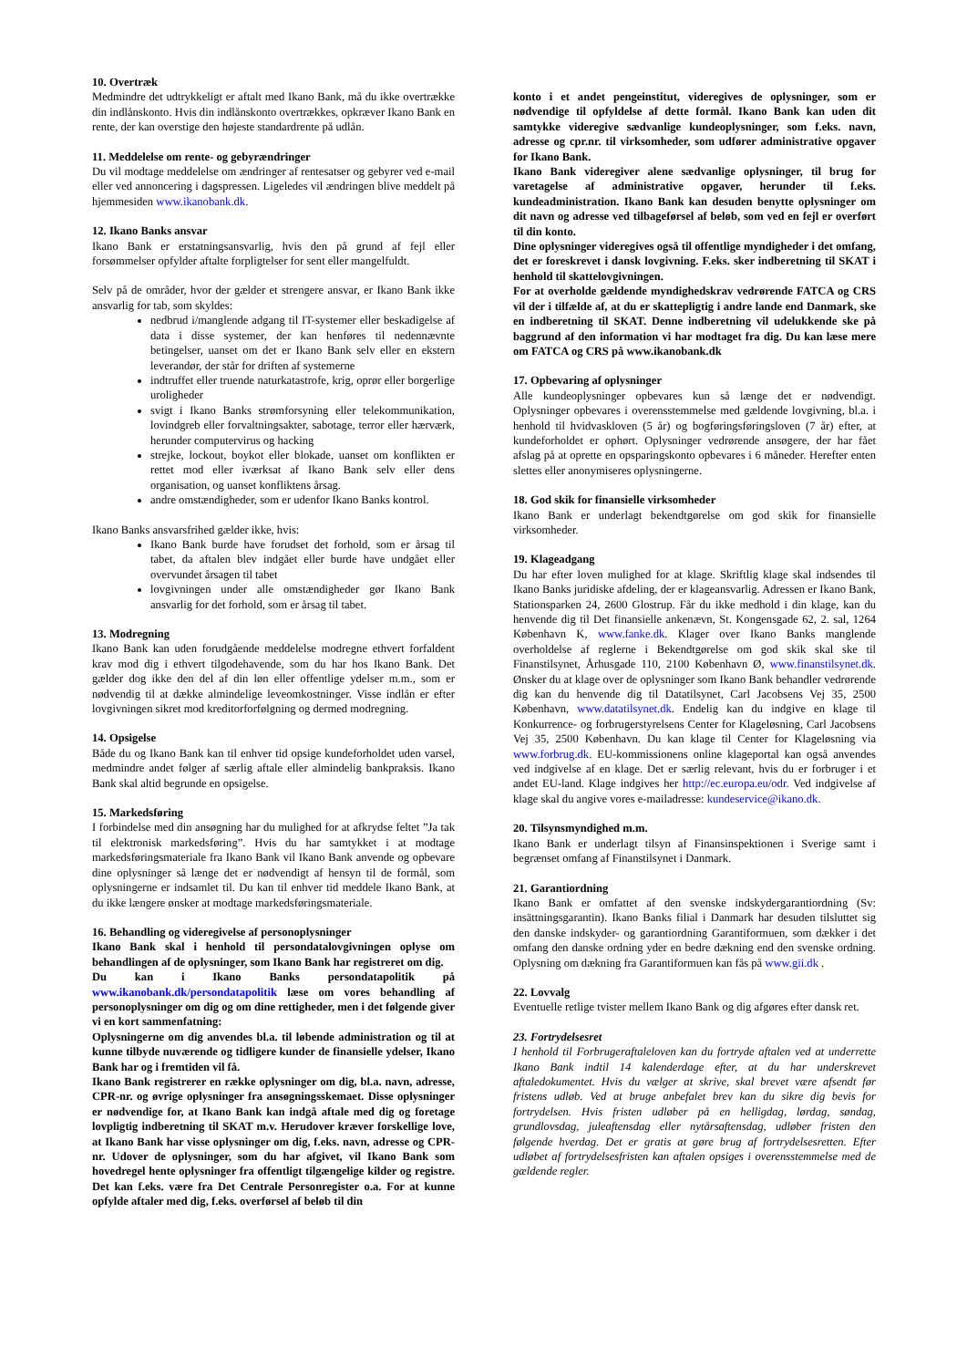10. Overtræk
Medmindre det udtrykkeligt er aftalt med Ikano Bank, må du ikke overtrække din indlånskonto. Hvis din indlånskonto overtrækkes, opkræver Ikano Bank en rente, der kan overstige den højeste standardrente på udlån.
11. Meddelelse om rente- og gebyrændringer
Du vil modtage meddelelse om ændringer af rentesatser og gebyrer ved e-mail eller ved annoncering i dagspressen. Ligeledes vil ændringen blive meddelt på hjemmesiden www.ikanobank.dk.
12. Ikano Banks ansvar
Ikano Bank er erstatningsansvarlig, hvis den på grund af fejl eller forsømmelser opfylder aftalte forpligtelser for sent eller mangelfuldt.
Selv på de områder, hvor der gælder et strengere ansvar, er Ikano Bank ikke ansvarlig for tab, som skyldes:
nedbrud i/manglende adgang til IT-systemer eller beskadigelse af data i disse systemer, der kan henføres til nedennævnte betingelser, uanset om det er Ikano Bank selv eller en ekstern leverandør, der står for driften af systemerne
indtruffet eller truende naturkatastrofe, krig, oprør eller borgerlige uroligheder
svigt i Ikano Banks strømforsyning eller telekommunikation, lovindgreb eller forvaltningsakter, sabotage, terror eller hærværk, herunder computervirus og hacking
strejke, lockout, boykot eller blokade, uanset om konflikten er rettet mod eller iværksat af Ikano Bank selv eller dens organisation, og uanset konfliktens årsag.
andre omstændigheder, som er udenfor Ikano Banks kontrol.
Ikano Banks ansvarsfrihed gælder ikke, hvis:
Ikano Bank burde have forudset det forhold, som er årsag til tabet, da aftalen blev indgået eller burde have undgået eller overvundet årsagen til tabet
lovgivningen under alle omstændigheder gør Ikano Bank ansvarlig for det forhold, som er årsag til tabet.
13. Modregning
Ikano Bank kan uden forudgående meddelelse modregne ethvert forfaldent krav mod dig i ethvert tilgodehavende, som du har hos Ikano Bank. Det gælder dog ikke den del af din løn eller offentlige ydelser m.m., som er nødvendig til at dække almindelige leveomkostninger. Visse indlån er efter lovgivningen sikret mod kreditorforfølgning og dermed modregning.
14. Opsigelse
Både du og Ikano Bank kan til enhver tid opsige kundeforholdet uden varsel, medmindre andet følger af særlig aftale eller almindelig bankpraksis. Ikano Bank skal altid begrunde en opsigelse.
15. Markedsføring
I forbindelse med din ansøgning har du mulighed for at afkrydse feltet ”Ja tak til elektronisk markedsføring”. Hvis du har samtykket i at modtage markedsføringsmateriale fra Ikano Bank vil Ikano Bank anvende og opbevare dine oplysninger så længe det er nødvendigt af hensyn til de formål, som oplysningerne er indsamlet til. Du kan til enhver tid meddele Ikano Bank, at du ikke længere ønsker at modtage markedsføringsmateriale.
16. Behandling og videregivelse af personoplysninger
Ikano Bank skal i henhold til persondatalovgivningen oplyse om behandlingen af de oplysninger, som Ikano Bank har registreret om dig.
Du kan i Ikano Banks persondatapolitik på www.ikanobank.dk/persondatapolitik læse om vores behandling af personoplysninger om dig og om dine rettigheder, men i det følgende giver vi en kort sammenfatning:
Oplysningerne om dig anvendes bl.a. til løbende administration og til at kunne tilbyde nuværende og tidligere kunder de finansielle ydelser, Ikano Bank har og i fremtiden vil få.
Ikano Bank registrerer en række oplysninger om dig, bl.a. navn, adresse, CPR-nr. og øvrige oplysninger fra ansøgningsskemaet. Disse oplysninger er nødvendige for, at Ikano Bank kan indgå aftale med dig og foretage lovpligtig indberetning til SKAT m.v. Herudover kræver forskellige love, at Ikano Bank har visse oplysninger om dig, f.eks. navn, adresse og CPR-nr. Udover de oplysninger, som du har afgivet, vil Ikano Bank som hovedregel hente oplysninger fra offentligt tilgængelige kilder og registre. Det kan f.eks. være fra Det Centrale Personregister o.a. For at kunne opfylde aftaler med dig, f.eks. overførsel af beløb til din
konto i et andet pengeinstitut, videregives de oplysninger, som er nødvendige til opfyldelse af dette formål. Ikano Bank kan uden dit samtykke videregive sædvanlige kundeoplysninger, som f.eks. navn, adresse og cpr.nr. til virksomheder, som udfører administrative opgaver for Ikano Bank.
Ikano Bank videregiver alene sædvanlige oplysninger, til brug for varetagelse af administrative opgaver, herunder til f.eks. kundeadministration. Ikano Bank kan desuden benytte oplysninger om dit navn og adresse ved tilbageførsel af beløb, som ved en fejl er overført til din konto.
Dine oplysninger videregives også til offentlige myndigheder i det omfang, det er foreskrevet i dansk lovgivning. F.eks. sker indberetning til SKAT i henhold til skattelovgivningen.
For at overholde gældende myndighedskrav vedrørende FATCA og CRS vil der i tilfælde af, at du er skattepligtig i andre lande end Danmark, ske en indberetning til SKAT. Denne indberetning vil udelukkende ske på baggrund af den information vi har modtaget fra dig. Du kan læse mere om FATCA og CRS på www.ikanobank.dk
17. Opbevaring af oplysninger
Alle kundeoplysninger opbevares kun så længe det er nødvendigt. Oplysninger opbevares i overensstemmelse med gældende lovgivning, bl.a. i henhold til hvidvaskloven (5 år) og bogføringsføringsloven (7 år) efter, at kundeforholdet er ophørt. Oplysninger vedrørende ansøgere, der har fået afslag på at oprette en opsparingskonto opbevares i 6 måneder. Herefter enten slettes eller anonymiseres oplysningerne.
18. God skik for finansielle virksomheder
Ikano Bank er underlagt bekendtgørelse om god skik for finansielle virksomheder.
19. Klageadgang
Du har efter loven mulighed for at klage. Skriftlig klage skal indsendes til Ikano Banks juridiske afdeling, der er klageansvarlig. Adressen er Ikano Bank, Stationsparken 24, 2600 Glostrup. Får du ikke medhold i din klage, kan du henvende dig til Det finansielle ankenævn, St. Kongensgade 62, 2. sal, 1264 København K, www.fanke.dk. Klager over Ikano Banks manglende overholdelse af reglerne i Bekendtgørelse om god skik skal ske til Finanstilsynet, Århusgade 110, 2100 København Ø, www.finanstilsynet.dk. Ønsker du at klage over de oplysninger som Ikano Bank behandler vedrørende dig kan du henvende dig til Datatilsynet, Carl Jacobsens Vej 35, 2500 København, www.datatilsynet.dk. Endelig kan du indgive en klage til Konkurrence- og forbrugerstyrelsens Center for Klageløsning, Carl Jacobsens Vej 35, 2500 København. Du kan klage til Center for Klageløsning via www.forbrug.dk. EU-kommissionens online klageportal kan også anvendes ved indgivelse af en klage. Det er særlig relevant, hvis du er forbruger i et andet EU-land. Klage indgives her http://ec.europa.eu/odr. Ved indgivelse af klage skal du angive vores e-mailadresse: kundeservice@ikano.dk.
20. Tilsynsmyndighed m.m.
Ikano Bank er underlagt tilsyn af Finansinspektionen i Sverige samt i begrænset omfang af Finanstilsynet i Danmark.
21. Garantiordning
Ikano Bank er omfattet af den svenske indskydergarantiordning (Sv: insättningsgarantin). Ikano Banks filial i Danmark har desuden tilsluttet sig den danske indskyder- og garantiordning Garantiformuen, som dækker i det omfang den danske ordning yder en bedre dækning end den svenske ordning. Oplysning om dækning fra Garantiformuen kan fås på www.gii.dk .
22. Lovvalg
Eventuelle retlige tvister mellem Ikano Bank og dig afgøres efter dansk ret.
23. Fortrydelsesret
I henhold til Forbrugeraftaleloven kan du fortryde aftalen ved at underrette Ikano Bank indtil 14 kalenderdage efter, at du har underskrevet aftaledokumentet. Hvis du vælger at skrive, skal brevet være afsendt før fristens udløb. Ved at bruge anbefalet brev kan du sikre dig bevis for fortrydelsen. Hvis fristen udløber på en helligdag, lørdag, søndag, grundlovsdag, juleaftensdag eller nytårsaftensdag, udløber fristen den følgende hverdag. Det er gratis at gøre brug af fortrydelsesretten. Efter udløbet af fortrydelsesfristen kan aftalen opsiges i overensstemmelse med de gældende regler.